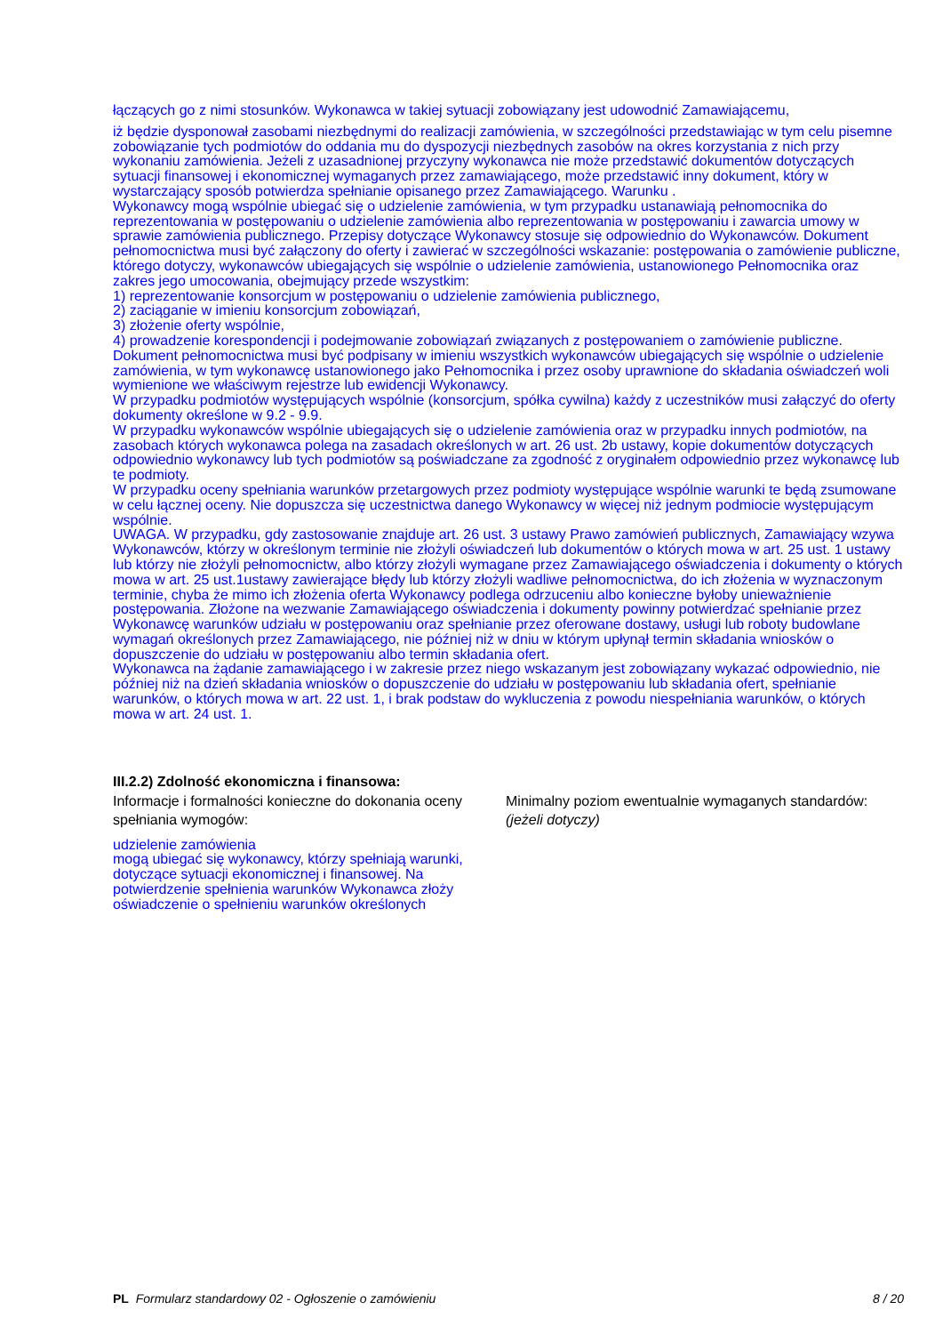łączących go z nimi stosunków. Wykonawca w takiej sytuacji zobowiązany jest udowodnić Zamawiającemu,
iż będzie dysponował zasobami niezbędnymi do realizacji zamówienia, w szczególności przedstawiając w tym celu pisemne zobowiązanie tych podmiotów do oddania mu do dyspozycji niezbędnych zasobów na okres korzystania z nich przy wykonaniu zamówienia. Jeżeli z uzasadnionej przyczyny wykonawca nie może przedstawić dokumentów dotyczących sytuacji finansowej i ekonomicznej wymaganych przez zamawiającego, może przedstawić inny dokument, który w wystarczający sposób potwierdza spełnianie opisanego przez Zamawiającego. Warunku .
Wykonawcy mogą wspólnie ubiegać się o udzielenie zamówienia, w tym przypadku ustanawiają pełnomocnika do reprezentowania w postępowaniu o udzielenie zamówienia albo reprezentowania w postępowaniu i zawarcia umowy w sprawie zamówienia publicznego. Przepisy dotyczące Wykonawcy stosuje się odpowiednio do Wykonawców. Dokument pełnomocnictwa musi być załączony do oferty i zawierać w szczególności wskazanie: postępowania o zamówienie publiczne, którego dotyczy, wykonawców ubiegających się wspólnie o udzielenie zamówienia, ustanowionego Pełnomocnika oraz zakres jego umocowania, obejmujący przede wszystkim:
1) reprezentowanie konsorcjum w postępowaniu o udzielenie zamówienia publicznego,
2) zaciąganie w imieniu konsorcjum zobowiązań,
3) złożenie oferty wspólnie,
4) prowadzenie korespondencji i podejmowanie zobowiązań związanych z postępowaniem o zamówienie publiczne.
Dokument pełnomocnictwa musi być podpisany w imieniu wszystkich wykonawców ubiegających się wspólnie o udzielenie zamówienia, w tym wykonawcę ustanowionego jako Pełnomocnika i przez osoby uprawnione do składania oświadczeń woli wymienione we właściwym rejestrze lub ewidencji Wykonawcy.
W przypadku podmiotów występujących wspólnie (konsorcjum, spółka cywilna) każdy z uczestników musi załączyć do oferty dokumenty określone w 9.2 - 9.9.
W przypadku wykonawców wspólnie ubiegających się o udzielenie zamówienia oraz w przypadku innych podmiotów, na zasobach których wykonawca polega na zasadach określonych w art. 26 ust. 2b ustawy, kopie dokumentów dotyczących odpowiednio wykonawcy lub tych podmiotów są poświadczane za zgodność z oryginałem odpowiednio przez wykonawcę lub te podmioty.
W przypadku oceny spełniania warunków przetargowych przez podmioty występujące wspólnie warunki te będą zsumowane w celu łącznej oceny. Nie dopuszcza się uczestnictwa danego Wykonawcy w więcej niż jednym podmiocie występującym wspólnie.
UWAGA. W przypadku, gdy zastosowanie znajduje art. 26 ust. 3 ustawy Prawo zamówień publicznych, Zamawiający wzywa Wykonawców, którzy w określonym terminie nie złożyli oświadczeń lub dokumentów o których mowa w art. 25 ust. 1 ustawy lub którzy nie złożyli pełnomocnictw, albo którzy złożyli wymagane przez Zamawiającego oświadczenia i dokumenty o których mowa w art. 25 ust.1ustawy zawierające błędy lub którzy złożyli wadliwe pełnomocnictwa, do ich złożenia w wyznaczonym terminie, chyba że mimo ich złożenia oferta Wykonawcy podlega odrzuceniu albo konieczne byłoby unieważnienie postępowania. Złożone na wezwanie Zamawiającego oświadczenia i dokumenty powinny potwierdzać spełnianie przez Wykonawcę warunków udziału w postępowaniu oraz spełnianie przez oferowane dostawy, usługi lub roboty budowlane wymagań określonych przez Zamawiającego, nie później niż w dniu w którym upłynął termin składania wniosków o dopuszczenie do udziału w postępowaniu albo termin składania ofert.
Wykonawca na żądanie zamawiającego i w zakresie przez niego wskazanym jest zobowiązany wykazać odpowiednio, nie później niż na dzień składania wniosków o dopuszczenie do udziału w postępowaniu lub składania ofert, spełnianie warunków, o których mowa w art. 22 ust. 1, i brak podstaw do wykluczenia z powodu niespełniania warunków, o których mowa w art. 24 ust. 1.
III.2.2) Zdolność ekonomiczna i finansowa:
Informacje i formalności konieczne do dokonania oceny spełniania wymogów:
Minimalny poziom ewentualnie wymaganych standardów: (jeżeli dotyczy)
udzielenie zamówienia
mogą ubiegać się wykonawcy, którzy spełniają warunki, dotyczące sytuacji ekonomicznej i finansowej. Na potwierdzenie spełnienia warunków Wykonawca złoży oświadczenie o spełnieniu warunków określonych
PL Formularz standardowy 02 - Ogłoszenie o zamówieniu 8 / 20